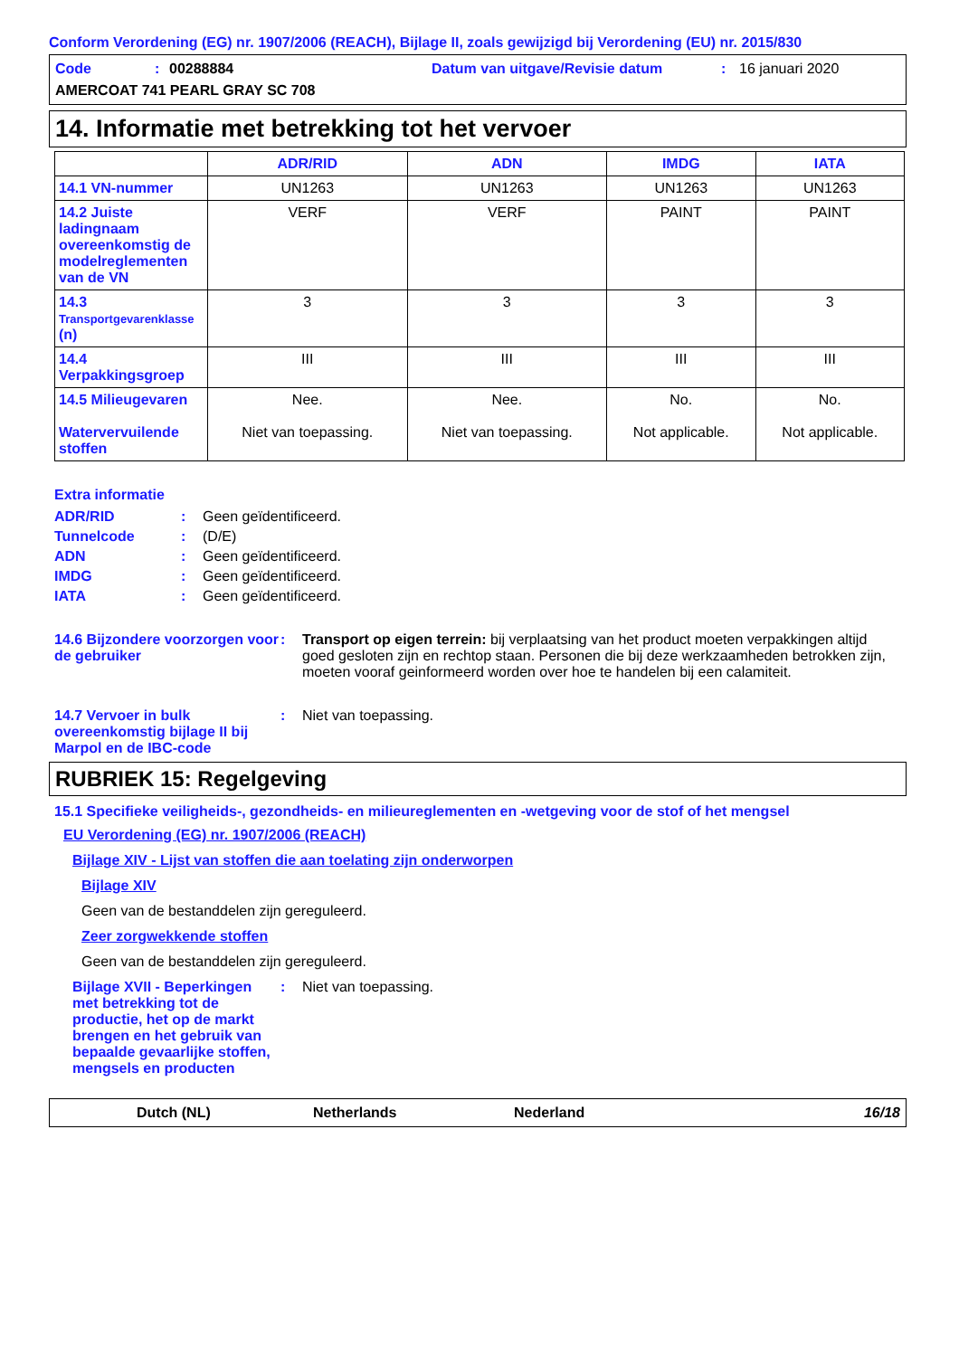Conform Verordening (EG) nr. 1907/2006 (REACH), Bijlage II, zoals gewijzigd bij Verordening (EU) nr. 2015/830
Code: 00288884 Datum van uitgave/Revisie datum: 16 januari 2020 AMERCOAT 741 PEARL GRAY SC 708
14. Informatie met betrekking tot het vervoer
| | ADR/RID | ADN | IMDG | IATA |
| --- | --- | --- | --- | --- |
| 14.1 VN-nummer | UN1263 | UN1263 | UN1263 | UN1263 |
| 14.2 Juiste ladingnaam overeenkomstig de modelreglementen van de VN | VERF | VERF | PAINT | PAINT |
| 14.3 Transportgevarenklasse (n) | 3 | 3 | 3 | 3 |
| 14.4 Verpakkingsgroep | III | III | III | III |
| 14.5 Milieugevaren Watervervuilende stoffen | Nee. Niet van toepassing. | Nee. Niet van toepassing. | No. Not applicable. | No. Not applicable. |
Extra informatie
ADR/RID: Geen geïdentificeerd.
Tunnelcode: (D/E)
ADN: Geen geïdentificeerd.
IMDG: Geen geïdentificeerd.
IATA: Geen geïdentificeerd.
14.6 Bijzondere voorzorgen voor de gebruiker: Transport op eigen terrein: bij verplaatsing van het product moeten verpakkingen altijd goed gesloten zijn en rechtop staan. Personen die bij deze werkzaamheden betrokken zijn, moeten vooraf geinformeerd worden over hoe te handelen bij een calamiteit.
14.7 Vervoer in bulk overeenkomstig bijlage II bij Marpol en de IBC-code: Niet van toepassing.
RUBRIEK 15: Regelgeving
15.1 Specifieke veiligheids-, gezondheids- en milieureglementen en -wetgeving voor de stof of het mengsel
EU Verordening (EG) nr. 1907/2006 (REACH)
Bijlage XIV - Lijst van stoffen die aan toelating zijn onderworpen
Bijlage XIV
Geen van de bestanddelen zijn gereguleerd.
Zeer zorgwekkende stoffen
Geen van de bestanddelen zijn gereguleerd.
Bijlage XVII - Beperkingen met betrekking tot de productie, het op de markt brengen en het gebruik van bepaalde gevaarlijke stoffen, mengsels en producten: Niet van toepassing.
Dutch (NL) Netherlands Nederland 16/18